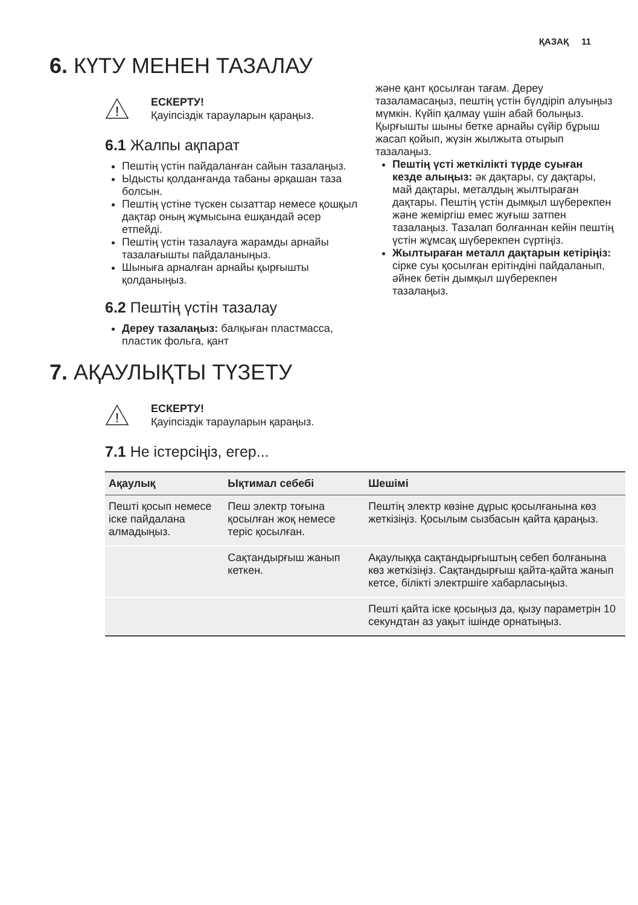ҚАЗАҚ 11
6. КҮТУ МЕНЕН ТАЗАЛАУ
!
ЕСКЕРТУ!
Қауіпсіздік тарауларын қараңыз.
6.1 Жалпы ақпарат
Пештің үстін пайдаланған сайын тазалаңыз.
Ыдысты қолданғанда табаны әрқашан таза болсын.
Пештің үстіне түскен сызаттар немесе қошқыл дақтар оның жұмысына ешқандай әсер етпейді.
Пештің үстін тазалауға жарамды арнайы тазалағышты пайдаланыңыз.
Шыныға арналған арнайы қырғышты қолданыңыз.
6.2 Пештің үстін тазалау
Дереу тазалаңыз: балқыған пластмасса, пластик фольга, қант
және қант қосылған тағам. Дереу тазаламасаңыз, пештің үстін бүлдіріп алуыңыз мүмкін. Күйіп қалмау үшін абай болыңыз. Қырғышты шыны бетке арнайы сүйір бұрыш жасап қойып, жүзін жылжыта отырып тазалаңыз.
Пештің үсті жеткілікті түрде суыған кезде алыңыз: әк дақтары, су дақтары, май дақтары, металдың жылтыраған дақтары. Пештің үстін дымқыл шүберекпен және жеміргіш емес жуғыш затпен тазалаңыз. Тазалап болғаннан кейін пештің үстін жұмсақ шүберекпен сүртіңіз.
Жылтыраған металл дақтарын кетіріңіз: сірке суы қосылған ерітіндіні пайдаланып, әйнек бетін дымқыл шүберекпен тазалаңыз.
7. АҚАУЛЫҚТЫ ТҮЗЕТУ
!
ЕСКЕРТУ!
Қауіпсіздік тарауларын қараңыз.
7.1 Не істерсіңіз, егер...
| Ақаулық | Ықтимал себебі | Шешімі |
| --- | --- | --- |
| Пешті қосып немесе іске пайдалана алмадыңыз. | Пеш электр тоғына қосылған жоқ немесе теріс қосылған. | Пештің электр көзіне дұрыс қосылғанына көз жеткізіңіз. Қосылым сызбасын қайта қараңыз. |
| | Сақтандырғыш жанып кеткен. | Ақаулыққа сақтандырғыштың себеп болғанына көз жеткізіңіз. Сақтандырғыш қайта-қайта жанып кетсе, білікті электршіге хабарласыңыз. |
| | | Пешті қайта іске қосыңыз да, қызу параметрін 10 секундтан аз уақыт ішінде орнатыңыз. |